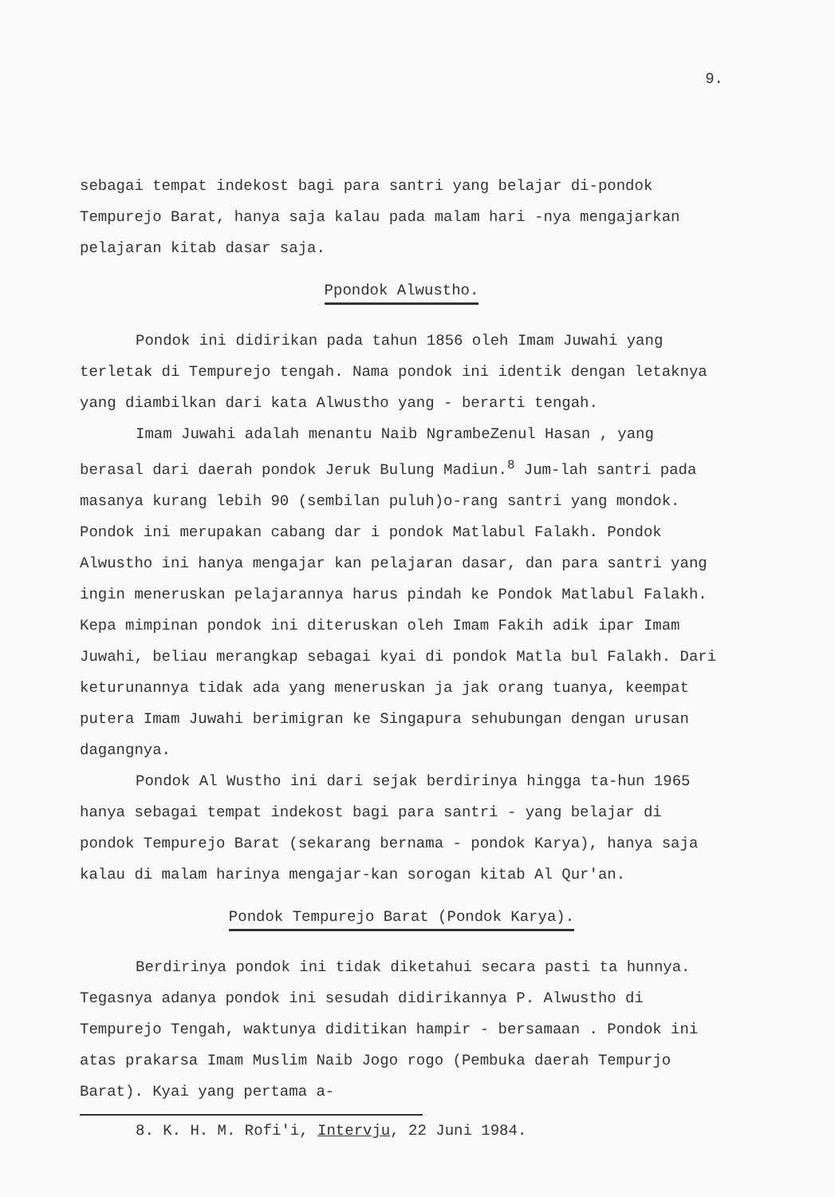9.
sebagai tempat indekost bagi para santri yang belajar di-pondok Tempurejo Barat, hanya saja kalau pada malam hari -nya mengajarkan pelajaran kitab dasar saja.
Ppondok Alwustho.
Pondok ini didirikan pada tahun 1856 oleh Imam Juwahi yang terletak di Tempurejo tengah. Nama pondok ini identik dengan letaknya yang diambilkan dari kata Alwustho yang - berarti tengah.
Imam Juwahi adalah menantu Naib NgrambeZenul Hasan , yang berasal dari daerah pondok Jeruk Bulung Madiun.<sup>8</sup> Jum-lah santri pada masanya kurang lebih 90 (sembilan puluh)o-rang santri yang mondok. Pondok ini merupakan cabang dar i pondok Matlabul Falakh. Pondok Alwustho ini hanya mengajar kan pelajaran dasar, dan para santri yang ingin meneruskan pelajarannya harus pindah ke Pondok Matlabul Falakh. Kepa mimpinan pondok ini diteruskan oleh Imam Fakih adik ipar Imam Juwahi, beliau merangkap sebagai kyai di pondok Matla bul Falakh. Dari keturunannya tidak ada yang meneruskan ja jak orang tuanya, keempat putera Imam Juwahi berimigran ke Singapura sehubungan dengan urusan dagangnya.
Pondok Al Wustho ini dari sejak berdirinya hingga ta-hun 1965 hanya sebagai tempat indekost bagi para santri - yang belajar di pondok Tempurejo Barat (sekarang bernama - pondok Karya), hanya saja kalau di malam harinya mengajar-kan sorogan kitab Al Qur'an.
Pondok Tempurejo Barat (Pondok Karya).
Berdirinya pondok ini tidak diketahui secara pasti ta hunnya. Tegasnya adanya pondok ini sesudah didirikannya P. Alwustho di Tempurejo Tengah, waktunya diditikan hampir - bersamaan . Pondok ini atas prakarsa Imam Muslim Naib Jogo rogo (Pembuka daerah Tempurjo Barat). Kyai yang pertama a-
8. K. H. M. Rofi'i, Intervju, 22 Juni 1984.